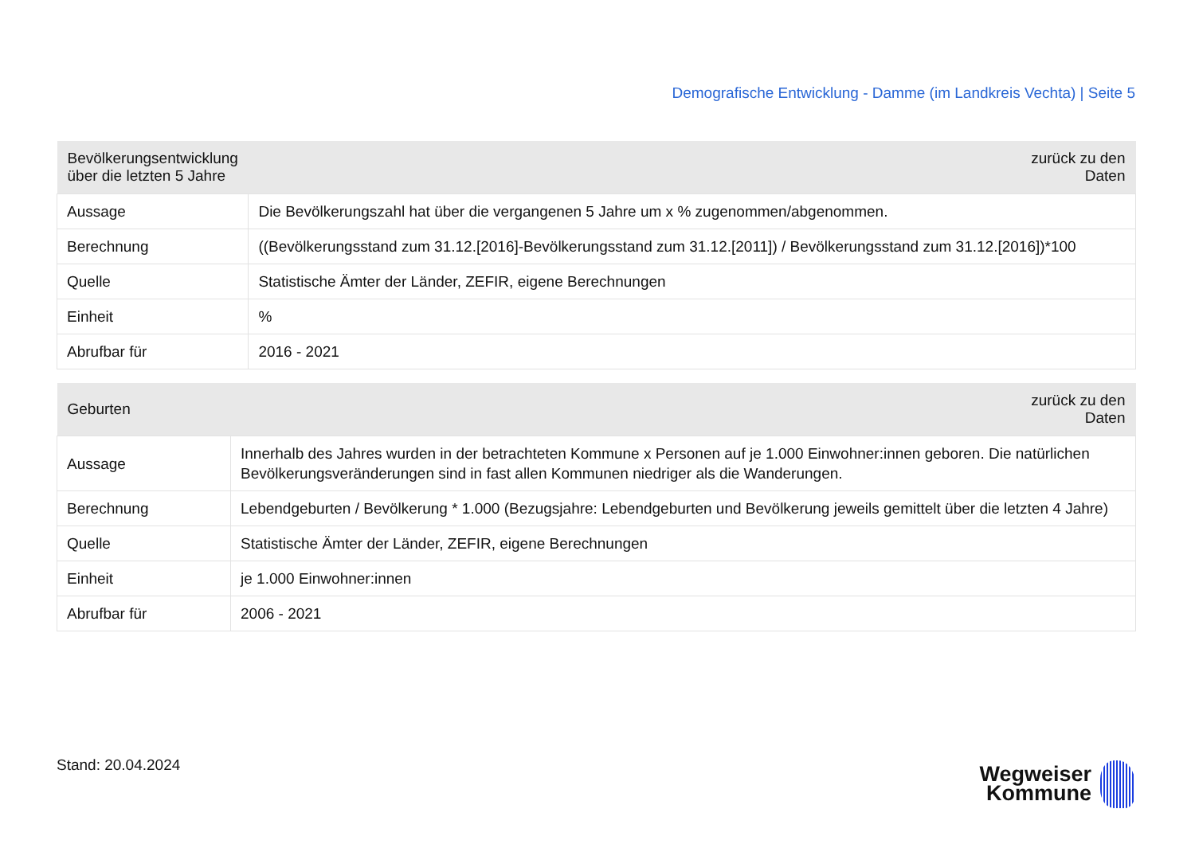Demografische Entwicklung - Damme (im Landkreis Vechta) | Seite 5
| Bevölkerungsentwicklung über die letzten 5 Jahre | zurück zu den Daten |
| --- | --- |
| Aussage | Die Bevölkerungszahl hat über die vergangenen 5 Jahre um x % zugenommen/abgenommen. |
| Berechnung | ((Bevölkerungsstand zum 31.12.[2016]-Bevölkerungsstand zum 31.12.[2011]) / Bevölkerungsstand zum 31.12.[2016])*100 |
| Quelle | Statistische Ämter der Länder, ZEFIR, eigene Berechnungen |
| Einheit | % |
| Abrufbar für | 2016 - 2021 |
| Geburten | zurück zu den Daten |
| --- | --- |
| Aussage | Innerhalb des Jahres wurden in der betrachteten Kommune x Personen auf je 1.000 Einwohner:innen geboren. Die natürlichen Bevölkerungsveränderungen sind in fast allen Kommunen niedriger als die Wanderungen. |
| Berechnung | Lebendgeburten / Bevölkerung * 1.000 (Bezugsjahre: Lebendgeburten und Bevölkerung jeweils gemittelt über die letzten 4 Jahre) |
| Quelle | Statistische Ämter der Länder, ZEFIR, eigene Berechnungen |
| Einheit | je 1.000 Einwohner:innen |
| Abrufbar für | 2006 - 2021 |
Stand: 20.04.2024
Wegweiser
Kommune